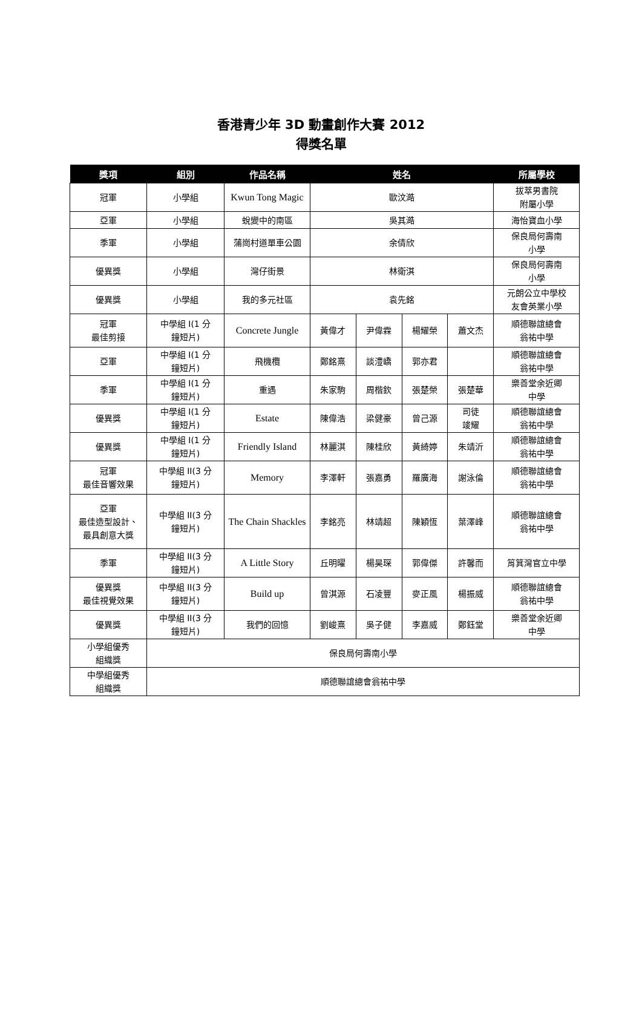香港青少年 3D 動畫創作大賽 2012
得獎名單
| 獎項 | 組別 | 作品名稱 | 姓名 | | | | 所屬學校 |
| --- | --- | --- | --- | --- | --- | --- | --- |
| 冠軍 | 小學組 | Kwun Tong Magic | 歐汶澔 | | | | 拔萃男書院 附屬小學 |
| 亞軍 | 小學組 | 蛻變中的南區 | 吳其澔 | | | | 海怡寶血小學 |
| 季軍 | 小學組 | 蒲崗村道單車公園 | 余倩欣 | | | | 保良局何壽南 小學 |
| 優異獎 | 小學組 | 灣仔街景 | 林衛淇 | | | | 保良局何壽南 小學 |
| 優異獎 | 小學組 | 我的多元社區 | 袁先銘 | | | | 元朗公立中學校 友會英業小學 |
| 冠軍 最佳剪接 | 中學組 I(1 分 鐘短片) | Concrete Jungle | 黃偉才 | 尹偉霖 | 楊耀榮 | 蕭文杰 | 順德聯誼總會 翁祐中學 |
| 亞軍 | 中學組 I(1 分 鐘短片) | 飛機欖 | 鄭銘熹 | 談澧嶠 | 郭亦君 | | 順德聯誼總會 翁祐中學 |
| 季軍 | 中學組 I(1 分 鐘短片) | 重遇 | 朱家駒 | 周楷欽 | 張楚榮 | 張楚華 | 樂善堂余近卿 中學 |
| 優異獎 | 中學組 I(1 分 鐘短片) | Estate | 陳偉浩 | 梁健豪 | 曾己源 | 司徒 竣耀 | 順德聯誼總會 翁祐中學 |
| 優異獎 | 中學組 I(1 分 鐘短片) | Friendly Island | 林麗淇 | 陳桂欣 | 黃綺婷 | 朱靖沂 | 順德聯誼總會 翁祐中學 |
| 冠軍 最佳音響效果 | 中學組 II(3 分 鐘短片) | Memory | 李澤軒 | 張嘉勇 | 羅廣海 | 謝泳倫 | 順德聯誼總會 翁祐中學 |
| 亞軍 最佳造型設計、 最具創意大獎 | 中學組 II(3 分 鐘短片) | The Chain Shackles | 李銘亮 | 林靖超 | 陳穎恆 | 葉澤峰 | 順德聯誼總會 翁祐中學 |
| 季軍 | 中學組 II(3 分 鐘短片) | A Little Story | 丘明曜 | 楊昊琛 | 郭偉傑 | 許馨而 | 筲箕灣官立中學 |
| 優異獎 最佳視覺效果 | 中學組 II(3 分 鐘短片) | Build up | 曾淇源 | 石凌豐 | 麥正風 | 楊振威 | 順德聯誼總會 翁祐中學 |
| 優異獎 | 中學組 II(3 分 鐘短片) | 我們的回憶 | 劉峻熹 | 吳子健 | 李嘉威 | 鄭鈺堂 | 樂善堂余近卿 中學 |
| 小學組優秀 組織獎 | 保良局何壽南小學 | | | | | | |
| 中學組優秀 組織獎 | 順德聯誼總會翁祐中學 | | | | | | |